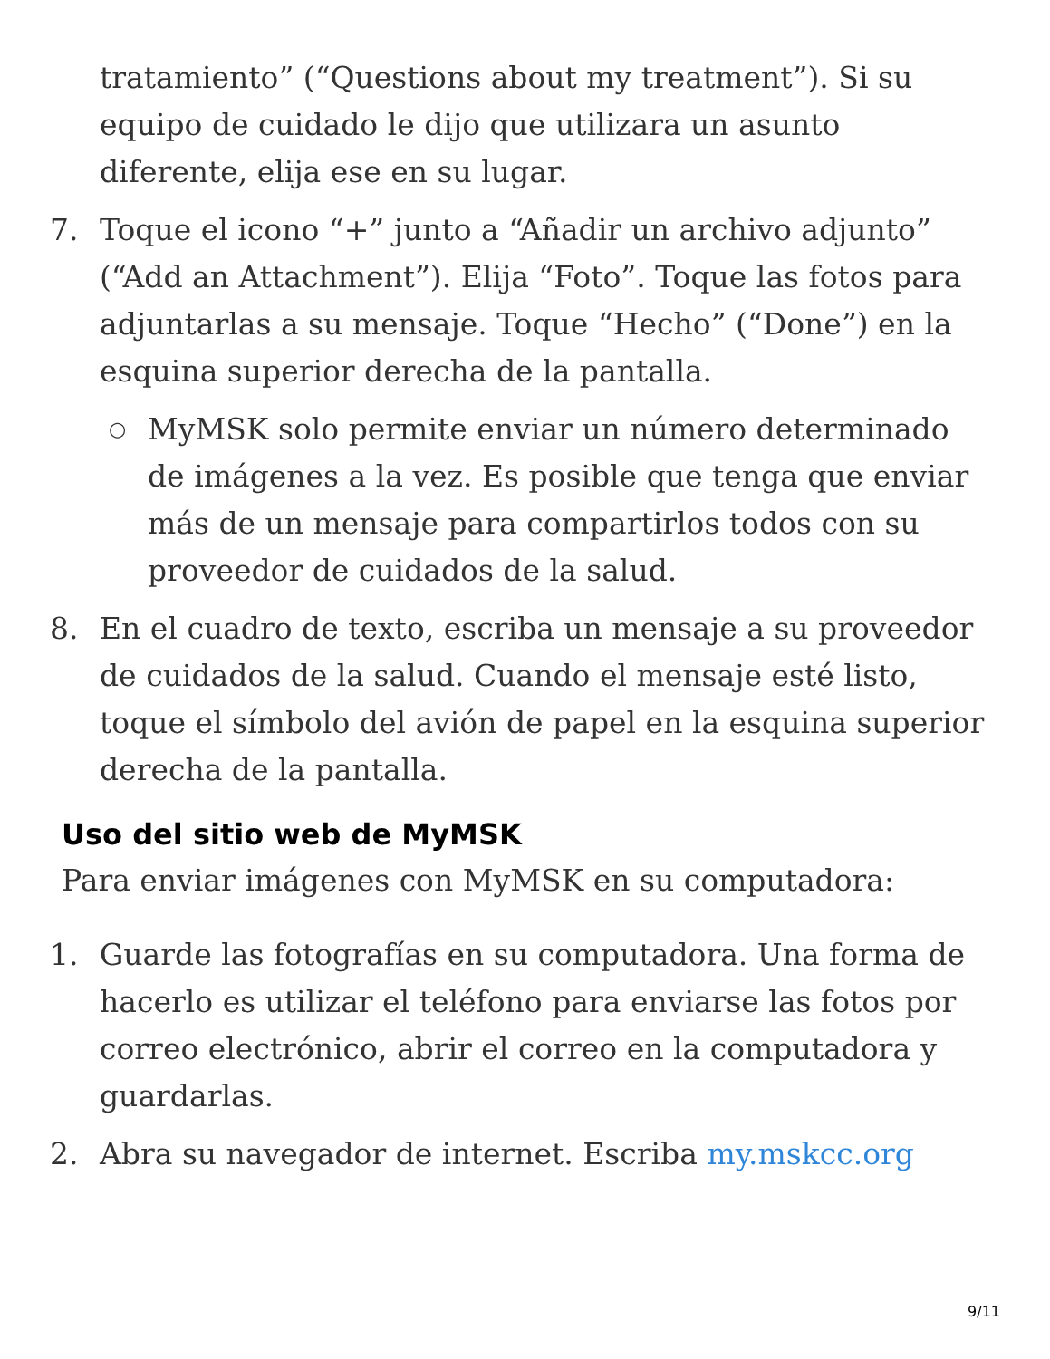tratamiento” (“Questions about my treatment”). Si su equipo de cuidado le dijo que utilizara un asunto diferente, elija ese en su lugar.
7. Toque el icono “+” junto a “Añadir un archivo adjunto” (“Add an Attachment”). Elija “Foto”. Toque las fotos para adjuntarlas a su mensaje. Toque “Hecho” (“Done”) en la esquina superior derecha de la pantalla.
○
MyMSK solo permite enviar un número determinado de imágenes a la vez. Es posible que tenga que enviar más de un mensaje para compartirlos todos con su proveedor de cuidados de la salud.
8. En el cuadro de texto, escriba un mensaje a su proveedor de cuidados de la salud. Cuando el mensaje esté listo, toque el símbolo del avión de papel en la esquina superior derecha de la pantalla.
Uso del sitio web de MyMSK
Para enviar imágenes con MyMSK en su computadora:
1. Guarde las fotografías en su computadora. Una forma de hacerlo es utilizar el teléfono para enviarse las fotos por correo electrónico, abrir el correo en la computadora y guardarlas.
2. Abra su navegador de internet. Escriba my.mskcc.org
9/11